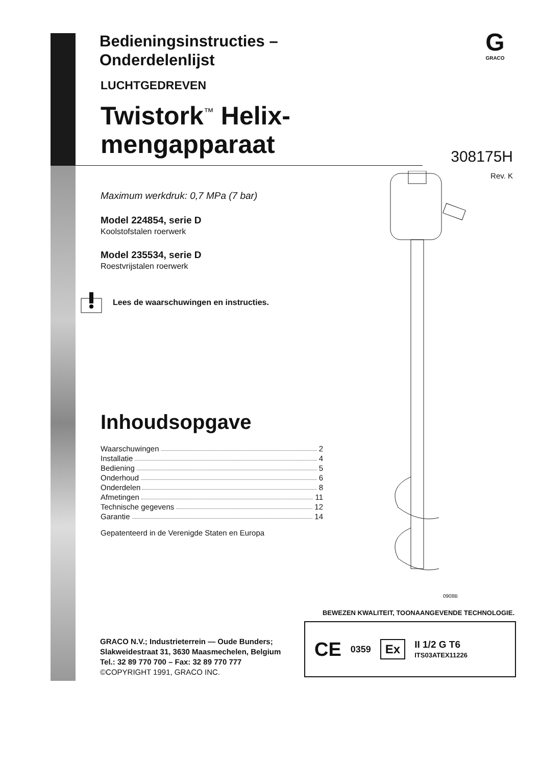G
GRACO
308175H
Rev. K
Bedieningsinstructies –
Onderdelenlijst
LUCHTGEDREVEN
Twistork<sup>™</sup> Helix-
mengapparaat
Maximum werkdruk: 0,7 MPa (7 bar)
Model 224854, serie D
Koolstofstalen roerwerk
Model 235534, serie D
Roestvrijstalen roerwerk
Lees de waarschuwingen en instructies.
Inhoudsopgave
Waarschuwingen 2
Installatie 4
Bediening 5
Onderhoud 6
Onderdelen 8
Afmetingen 11
Technische gegevens 12
Garantie 14
Gepatenteerd in de Verenigde Staten en Europa
0908B
BEWEZEN KWALITEIT, TOONAANGEVENDE TECHNOLOGIE.
GRACO N.V.; Industrieterrein — Oude Bunders;
Slakweidestraat 31, 3630 Maasmechelen, Belgium
Tel.: 32 89 770 700 – Fax: 32 89 770 777
©COPYRIGHT 1991, GRACO INC.
CE 0359 Ex II 1/2 G T6
ITS03ATEX11226